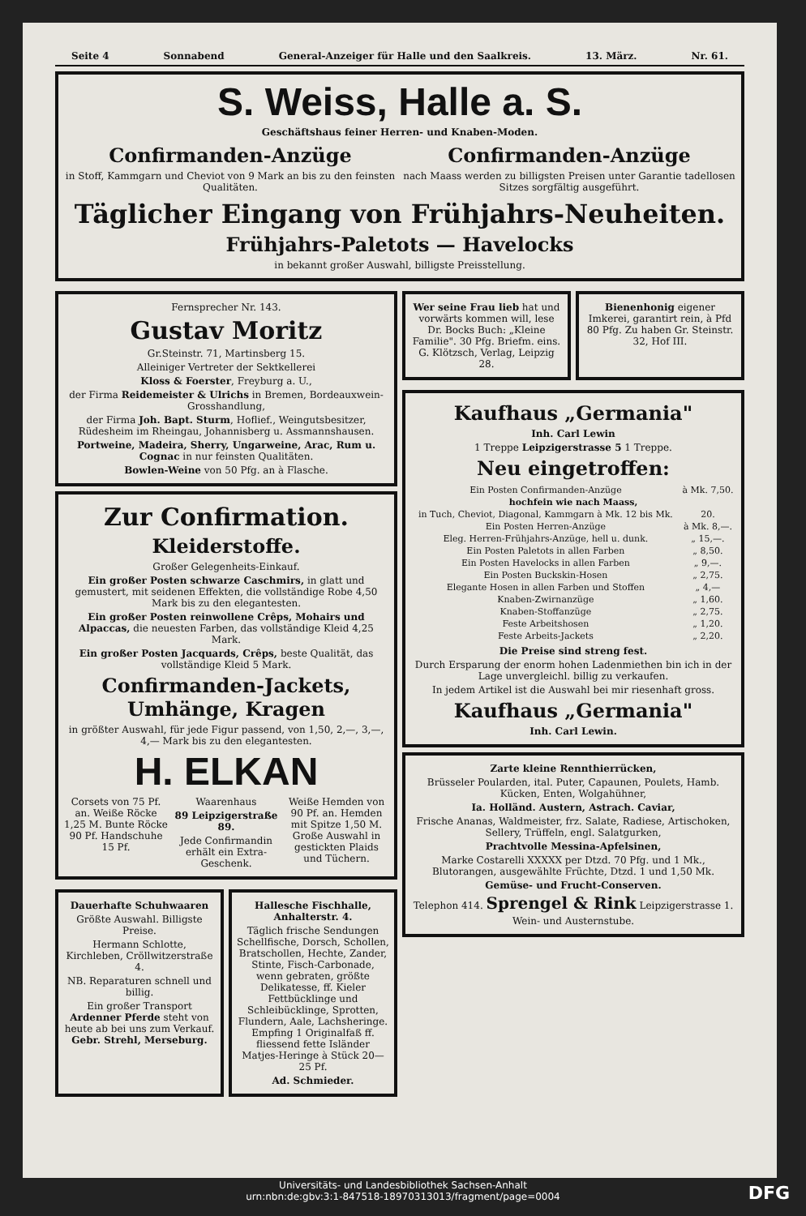Seite 4 Sonnabend General-Anzeiger für Halle und den Saalkreis. 13. März. Nr. 61.
S. Weiss, Halle a. S.
Geschäftshaus feiner Herren- und Knaben-Moden.
Confirmanden-Anzüge
in Stoff, Kammgarn und Cheviot von 9 Mark an bis zu den feinsten Qualitäten.
Confirmanden-Anzüge
nach Maass werden zu billigsten Preisen unter Garantie tadellosen Sitzes sorgfältig ausgeführt.
Täglicher Eingang von Frühjahrs-Neuheiten.
Frühjahrs-Paletots — Havelocks
in bekannt großer Auswahl, billigste Preisstellung.
Fernsprecher Nr. 143.
Gustav Moritz
Gr.Steinstr. 71, Martinsberg 15.
Alleiniger Vertreter der Sektkellerei
Kloss & Foerster, Freyburg a. U.,
der Firma Reidemeister & Ulrichs in Bremen, Bordeauxwein-Grosshandlung,
der Firma Joh. Bapt. Sturm, Hoflief., Weingutsbesitzer, Rüdesheim im Rheingau, Johannisberg u. Assmannshausen.
Portweine, Madeira, Sherry, Ungarweine, Arac, Rum u. Cognac in nur feinsten Qualitäten.
Bowlen-Weine von 50 Pfg. an à Flasche.
Zur Confirmation.
Kleiderstoffe.
Großer Gelegenheits-Einkauf.
Ein großer Posten schwarze Caschmirs, in glatt und gemustert, mit seidenen Effekten, die vollständige Robe 4,50 Mark bis zu den elegantesten.
Ein großer Posten reinwollene Crêps, Mohairs und Alpaccas, die neuesten Farben, das vollständige Kleid 4,25 Mark.
Ein großer Posten Jacquards, Crêps, beste Qualität, das vollständige Kleid 5 Mark.
Confirmanden-Jackets, Umhänge, Kragen
in größter Auswahl, für jede Figur passend, von 1,50, 2,—, 3,—, 4,— Mark bis zu den elegantesten.
H. ELKAN
Corsets von 75 Pf. an. Weiße Röcke 1,25 M. Bunte Röcke 90 Pf. Handschuhe 15 Pf.
Waarenhaus
89 Leipzigerstraße 89.
Jede Confirmandin erhält ein Extra-Geschenk.
Weiße Hemden von 90 Pf. an. Hemden mit Spitze 1,50 M. Große Auswahl in gestickten Plaids und Tüchern.
Dauerhafte Schuhwaaren
Größte Auswahl. Billigste Preise.
Hermann Schlotte, Kirchleben, Cröllwitzerstraße 4.
NB. Reparaturen schnell und billig.
Ein großer Transport Ardenner Pferde steht von heute ab bei uns zum Verkauf. Gebr. Strehl, Merseburg.
Hallesche Fischhalle, Anhalterstr. 4.
Täglich frische Sendungen Schellfische, Dorsch, Schollen, Bratschollen, Hechte, Zander, Stinte, Fisch-Carbonade, wenn gebraten, größte Delikatesse, ff. Kieler Fettbücklinge und Schleibücklinge, Sprotten, Flundern, Aale, Lachsheringe. Empfing 1 Originalfaß ff. fliessend fette Isländer Matjes-Heringe à Stück 20—25 Pf.
Ad. Schmieder.
Wer seine Frau lieb hat und vorwärts kommen will, lese Dr. Bocks Buch: „Kleine Familie". 30 Pfg. Briefm. eins. G. Klötzsch, Verlag, Leipzig 28.
Bienenhonig eigener Imkerei, garantirt rein, à Pfd 80 Pfg. Zu haben Gr. Steinstr. 32, Hof III.
Kaufhaus „Germania"
Inh. Carl Lewin
1 Treppe Leipzigerstrasse 5 1 Treppe.
Neu eingetroffen:
| Ein Posten Confirmanden-Anzüge | à Mk. 7,50. |
| hochfein wie nach Maass, | |
| in Tuch, Cheviot, Diagonal, Kammgarn à Mk. 12 bis Mk. | 20. |
| Ein Posten Herren-Anzüge | à Mk. 8,—. |
| Eleg. Herren-Frühjahrs-Anzüge, hell u. dunk. | „ 15,—. |
| Ein Posten Paletots in allen Farben | „ 8,50. |
| Ein Posten Havelocks in allen Farben | „ 9,—. |
| Ein Posten Buckskin-Hosen | „ 2,75. |
| Elegante Hosen in allen Farben und Stoffen | „ 4,— |
| Knaben-Zwirnanzüge | „ 1,60. |
| Knaben-Stoffanzüge | „ 2,75. |
| Feste Arbeitshosen | „ 1,20. |
| Feste Arbeits-Jackets | „ 2,20. |
Die Preise sind streng fest.
Durch Ersparung der enorm hohen Ladenmiethen bin ich in der Lage unvergleichl. billig zu verkaufen.
In jedem Artikel ist die Auswahl bei mir riesenhaft gross.
Kaufhaus „Germania"
Inh. Carl Lewin.
Zarte kleine Rennthierrücken,
Brüsseler Poularden, ital. Puter, Capaunen, Poulets, Hamb. Kücken, Enten, Wolgahühner,
Ia. Holländ. Austern, Astrach. Caviar,
Frische Ananas, Waldmeister, frz. Salate, Radiese, Artischoken, Sellery, Trüffeln, engl. Salatgurken,
Prachtvolle Messina-Apfelsinen,
Marke Costarelli XXXXX per Dtzd. 70 Pfg. und 1 Mk., Blutorangen, ausgewählte Früchte, Dtzd. 1 und 1,50 Mk.
Gemüse- und Frucht-Conserven.
Telephon 414. Sprengel & Rink Leipzigerstrasse 1.
Wein- und Austernstube.
Universitäts- und Landesbibliothek Sachsen-Anhalt
urn:nbn:de:gbv:3:1-847518-18970313013/fragment/page=0004
DFG